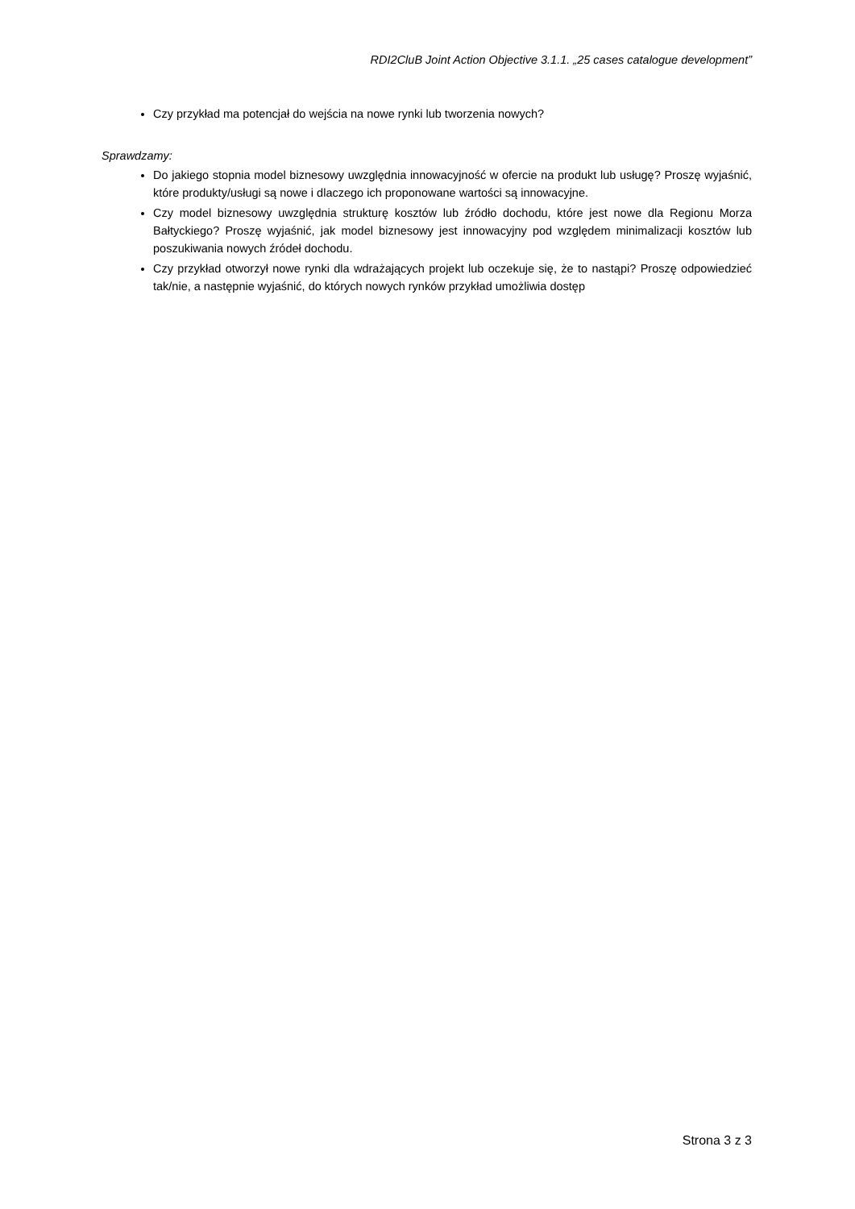RDI2CluB Joint Action Objective 3.1.1. „25 cases catalogue development”
Czy przykład ma potencjał do wejścia na nowe rynki lub tworzenia nowych?
Sprawdzamy:
Do jakiego stopnia model biznesowy uwzględnia innowacyjność w ofercie na produkt lub usługę? Proszę wyjaśnić, które produkty/usługi są nowe i dlaczego ich proponowane wartości są innowacyjne.
Czy model biznesowy uwzględnia strukturę kosztów lub źródło dochodu, które jest nowe dla Regionu Morza Bałtyckiego? Proszę wyjaśnić, jak model biznesowy jest innowacyjny pod względem minimalizacji kosztów lub poszukiwania nowych źródeł dochodu.
Czy przykład otworzył nowe rynki dla wdrażających projekt lub oczekuje się, że to nastąpi? Proszę odpowiedzieć tak/nie, a następnie wyjaśnić, do których nowych rynków przykład umożliwia dostęp
Strona 3 z 3